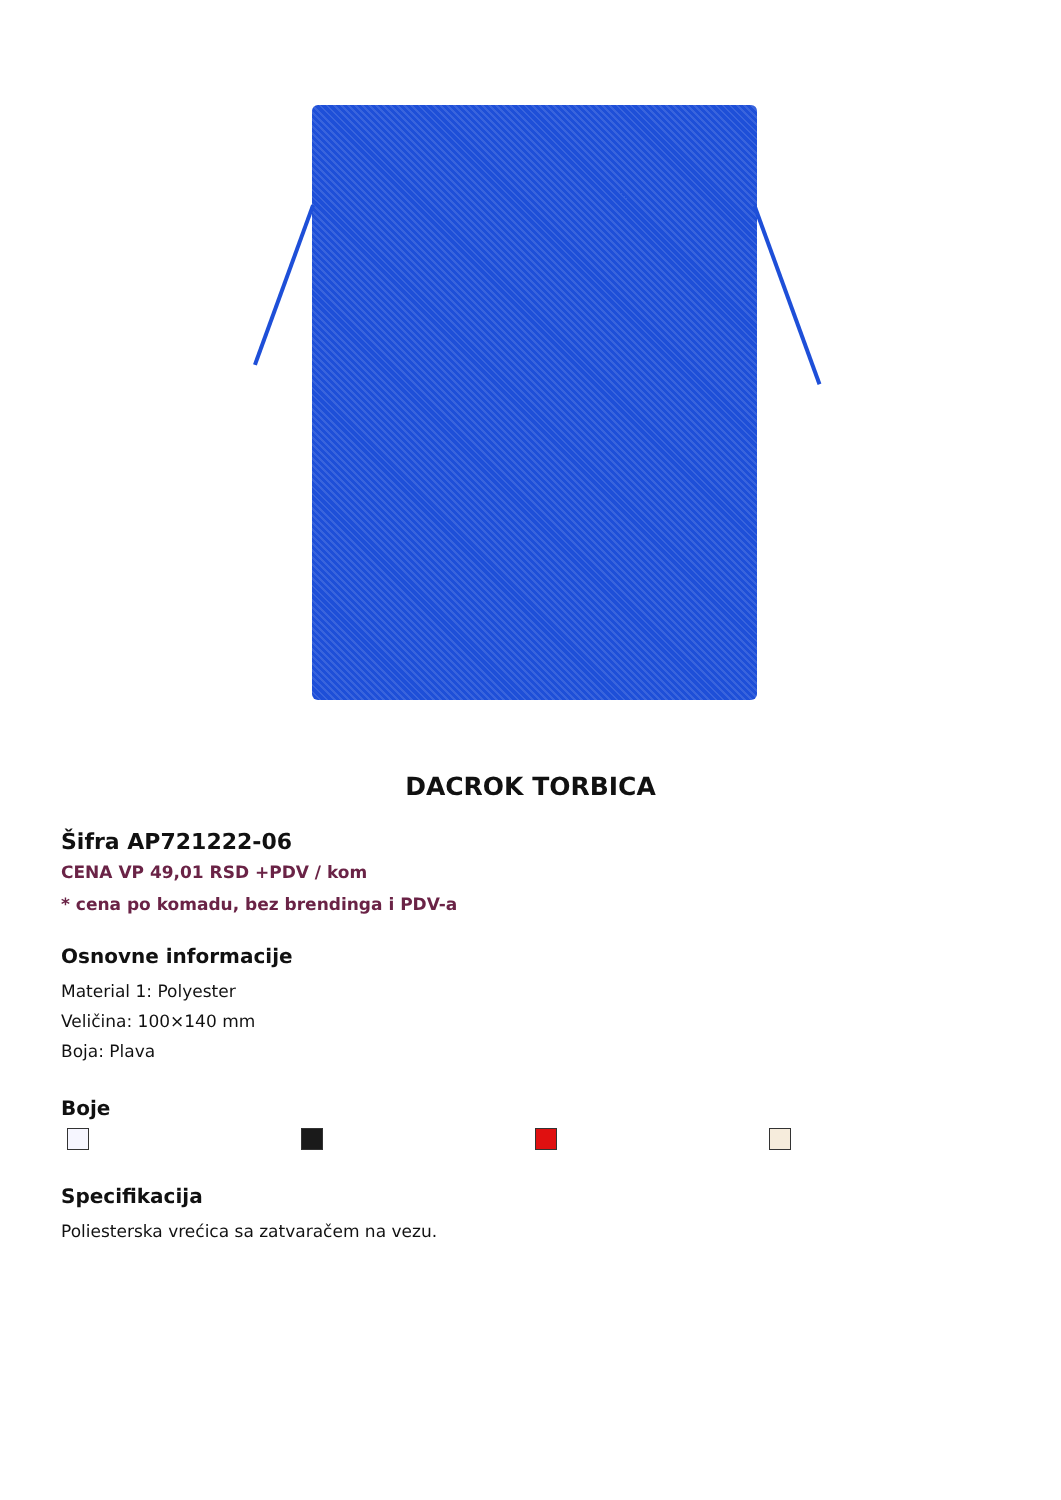DACROK TORBICA
Šifra AP721222-06
CENA VP 49,01 RSD +PDV / kom
* cena po komadu, bez brendinga i PDV-a
Osnovne informacije
Material 1: Polyester
Veličina: 100×140 mm
Boja: Plava
Boje
Specifikacija
Poliesterska vrećica sa zatvaračem na vezu.